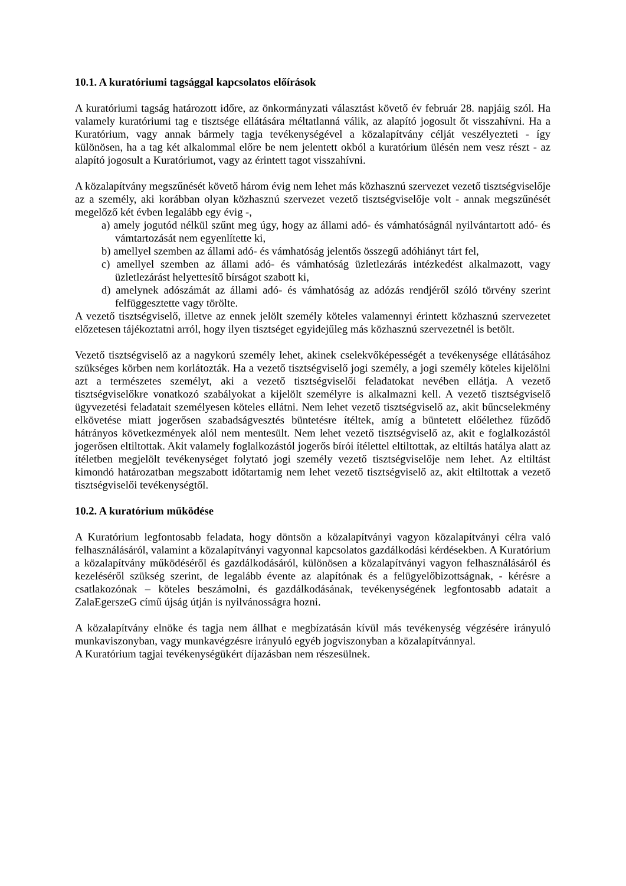10.1. A kuratóriumi tagsággal kapcsolatos előírások
A kuratóriumi tagság határozott időre, az önkormányzati választást követő év február 28. napjáig szól. Ha valamely kuratóriumi tag e tisztsége ellátására méltatlanná válik, az alapító jogosult őt visszahívni. Ha a Kuratórium, vagy annak bármely tagja tevékenységével a közalapítvány célját veszélyezteti - így különösen, ha a tag két alkalommal előre be nem jelentett okból a kuratórium ülésén nem vesz részt - az alapító jogosult a Kuratóriumot, vagy az érintett tagot visszahívni.
A közalapítvány megszűnését követő három évig nem lehet más közhasznú szervezet vezető tisztségviselője az a személy, aki korábban olyan közhasznú szervezet vezető tisztségviselője volt - annak megszűnését megelőző két évben legalább egy évig -,
a) amely jogutód nélkül szűnt meg úgy, hogy az állami adó- és vámhatóságnál nyilvántartott adó- és vámtartozását nem egyenlítette ki,
b) amellyel szemben az állami adó- és vámhatóság jelentős összegű adóhiányt tárt fel,
c) amellyel szemben az állami adó- és vámhatóság üzletlezárás intézkedést alkalmazott, vagy üzletlezárást helyettesítő bírságot szabott ki,
d) amelynek adószámát az állami adó- és vámhatóság az adózás rendjéről szóló törvény szerint felfüggesztette vagy törölte.
A vezető tisztségviselő, illetve az ennek jelölt személy köteles valamennyi érintett közhasznú szervezetet előzetesen tájékoztatni arról, hogy ilyen tisztséget egyidejűleg más közhasznú szervezetnél is betölt.
Vezető tisztségviselő az a nagykorú személy lehet, akinek cselekvőképességét a tevékenysége ellátásához szükséges körben nem korlátozták. Ha a vezető tisztségviselő jogi személy, a jogi személy köteles kijelölni azt a természetes személyt, aki a vezető tisztségviselői feladatokat nevében ellátja. A vezető tisztségviselőkre vonatkozó szabályokat a kijelölt személyre is alkalmazni kell. A vezető tisztségviselő ügyvezetési feladatait személyesen köteles ellátni. Nem lehet vezető tisztségviselő az, akit bűncselekmény elkövetése miatt jogerősen szabadságvesztés büntetésre ítéltek, amíg a büntetett előélethez fűződő hátrányos következmények alól nem mentesült. Nem lehet vezető tisztségviselő az, akit e foglalkozástól jogerősen eltiltottak. Akit valamely foglalkozástól jogerős bírói ítélettel eltiltottak, az eltiltás hatálya alatt az ítéletben megjelölt tevékenységet folytató jogi személy vezető tisztségviselője nem lehet. Az eltiltást kimondó határozatban megszabott időtartamig nem lehet vezető tisztségviselő az, akit eltiltottak a vezető tisztségviselői tevékenységtől.
10.2. A kuratórium működése
A Kuratórium legfontosabb feladata, hogy döntsön a közalapítványi vagyon közalapítványi célra való felhasználásáról, valamint a közalapítványi vagyonnal kapcsolatos gazdálkodási kérdésekben. A Kuratórium a közalapítvány működéséről és gazdálkodásáról, különösen a közalapítványi vagyon felhasználásáról és kezeléséről szükség szerint, de legalább évente az alapítónak és a felügyelőbizottságnak, - kérésre a csatlakozónak – köteles beszámolni, és gazdálkodásának, tevékenységének legfontosabb adatait a ZalaEgerszeG című újság útján is nyilvánosságra hozni.
A közalapítvány elnöke és tagja nem állhat e megbízatásán kívül más tevékenység végzésére irányuló munkaviszonyban, vagy munkavégzésre irányuló egyéb jogviszonyban a közalapítvánnyal.
A Kuratórium tagjai tevékenységükért díjazásban nem részesülnek.